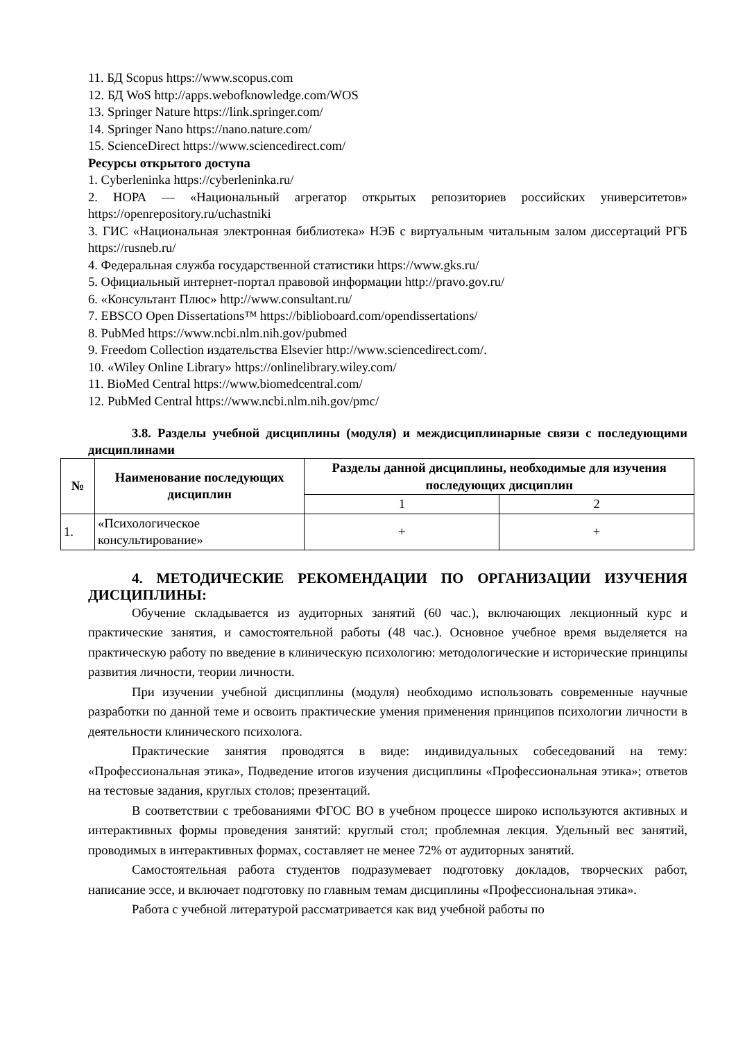11. БД Scopus https://www.scopus.com
12. БД WoS http://apps.webofknowledge.com/WOS
13. Springer Nature https://link.springer.com/
14. Springer Nano https://nano.nature.com/
15. ScienceDirect https://www.sciencedirect.com/
Ресурсы открытого доступа
1. Cyberleninka https://cyberleninka.ru/
2. НОРА — «Национальный агрегатор открытых репозиториев российских университетов» https://openrepository.ru/uchastniki
3. ГИС «Национальная электронная библиотека» НЭБ с виртуальным читальным залом диссертаций РГБ https://rusneb.ru/
4. Федеральная служба государственной статистики https://www.gks.ru/
5. Официальный интернет-портал правовой информации http://pravo.gov.ru/
6. «Консультант Плюс» http://www.consultant.ru/
7. EBSCO Open Dissertations™ https://biblioboard.com/opendissertations/
8. PubMed https://www.ncbi.nlm.nih.gov/pubmed
9. Freedom Collection издательства Elsevier http://www.sciencedirect.com/.
10. «Wiley Online Library» https://onlinelibrary.wiley.com/
11. BioMed Central https://www.biomedcentral.com/
12. PubMed Central https://www.ncbi.nlm.nih.gov/pmc/
3.8. Разделы учебной дисциплины (модуля) и междисциплинарные связи с последующими дисциплинами
| № | Наименование последующих дисциплин | Разделы данной дисциплины, необходимые для изучения последующих дисциплин | |
| --- | --- | --- | --- |
| | | 1 | 2 |
| 1. | «Психологическое консультирование» | + | + |
4. МЕТОДИЧЕСКИЕ РЕКОМЕНДАЦИИ ПО ОРГАНИЗАЦИИ ИЗУЧЕНИЯ ДИСЦИПЛИНЫ:
Обучение складывается из аудиторных занятий (60 час.), включающих лекционный курс и практические занятия, и самостоятельной работы (48 час.). Основное учебное время выделяется на практическую работу по введение в клиническую психологию: методологические и исторические принципы развития личности, теории личности.
При изучении учебной дисциплины (модуля) необходимо использовать современные научные разработки по данной теме и освоить практические умения применения принципов психологии личности в деятельности клинического психолога.
Практические занятия проводятся в виде: индивидуальных собеседований на тему: «Профессиональная этика», Подведение итогов изучения дисциплины «Профессиональная этика»; ответов на тестовые задания, круглых столов; презентаций.
В соответствии с требованиями ФГОС ВО в учебном процессе широко используются активных и интерактивных формы проведения занятий: круглый стол; проблемная лекция. Удельный вес занятий, проводимых в интерактивных формах, составляет не менее 72% от аудиторных занятий.
Самостоятельная работа студентов подразумевает подготовку докладов, творческих работ, написание эссе, и включает подготовку по главным темам дисциплины «Профессиональная этика».
Работа с учебной литературой рассматривается как вид учебной работы по